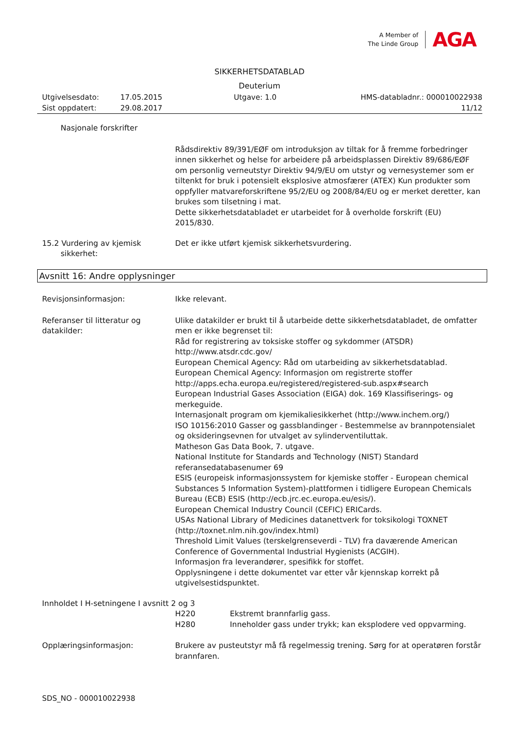A Member of
The Linde Group
AGA
SIKKERHETSDATABLAD
Deuterium
Utgivelsesdato: 17.05.2015 Utgave: 1.0 HMS-databladnr.: 000010022938
Sist oppdatert: 29.08.2017 11/12
Nasjonale forskrifter
Rådsdirektiv 89/391/EØF om introduksjon av tiltak for å fremme forbedringer innen sikkerhet og helse for arbeidere på arbeidsplassen Direktiv 89/686/EØF om personlig verneutstyr Direktiv 94/9/EU om utstyr og vernesystemer som er tiltenkt for bruk i potensielt eksplosive atmosfærer (ATEX) Kun produkter som oppfyller matvareforskriftene 95/2/EU og 2008/84/EU og er merket deretter, kan brukes som tilsetning i mat.
Dette sikkerhetsdatabladet er utarbeidet for å overholde forskrift (EU) 2015/830.
15.2 Vurdering av kjemisk
sikkerhet:
Det er ikke utført kjemisk sikkerhetsvurdering.
Avsnitt 16: Andre opplysninger
Revisjonsinformasjon: Ikke relevant.
Referanser til litteratur og datakilder:
Ulike datakilder er brukt til å utarbeide dette sikkerhetsdatabladet, de omfatter men er ikke begrenset til:
Råd for registrering av toksiske stoffer og sykdommer (ATSDR)
http://www.atsdr.cdc.gov/
European Chemical Agency: Råd om utarbeiding av sikkerhetsdatablad.
European Chemical Agency: Informasjon om registrerte stoffer
http://apps.echa.europa.eu/registered/registered-sub.aspx#search
European Industrial Gases Association (EIGA) dok. 169 Klassifiserings- og merkeguide.
Internasjonalt program om kjemikaliesikkerhet (http://www.inchem.org/)
ISO 10156:2010 Gasser og gassblandinger - Bestemmelse av brannpotensialet og oksideringsevnen for utvalget av sylinderventiluttak.
Matheson Gas Data Book, 7. utgave.
National Institute for Standards and Technology (NIST) Standard referansedatabasenumer 69
ESIS (europeisk informasjonssystem for kjemiske stoffer - European chemical Substances 5 Information System)-plattformen i tidligere European Chemicals Bureau (ECB) ESIS (http://ecb.jrc.ec.europa.eu/esis/).
European Chemical Industry Council (CEFIC) ERICards.
USAs National Library of Medicines datanettverk for toksikologi TOXNET (http://toxnet.nlm.nih.gov/index.html)
Threshold Limit Values (terskelgrenseverdi - TLV) fra daværende American Conference of Governmental Industrial Hygienists (ACGIH).
Informasjon fra leverandører, spesifikk for stoffet.
Opplysningene i dette dokumentet var etter vår kjennskap korrekt på utgivelsestidspunktet.
Innholdet I H-setningene I avsnitt 2 og 3
H220 Ekstremt brannfarlig gass.
H280 Inneholder gass under trykk; kan eksplodere ved oppvarming.
Opplæringsinformasjon: Brukere av pusteutstyr må få regelmessig trening. Sørg for at operatøren forstår brannfaren.
SDS_NO - 000010022938